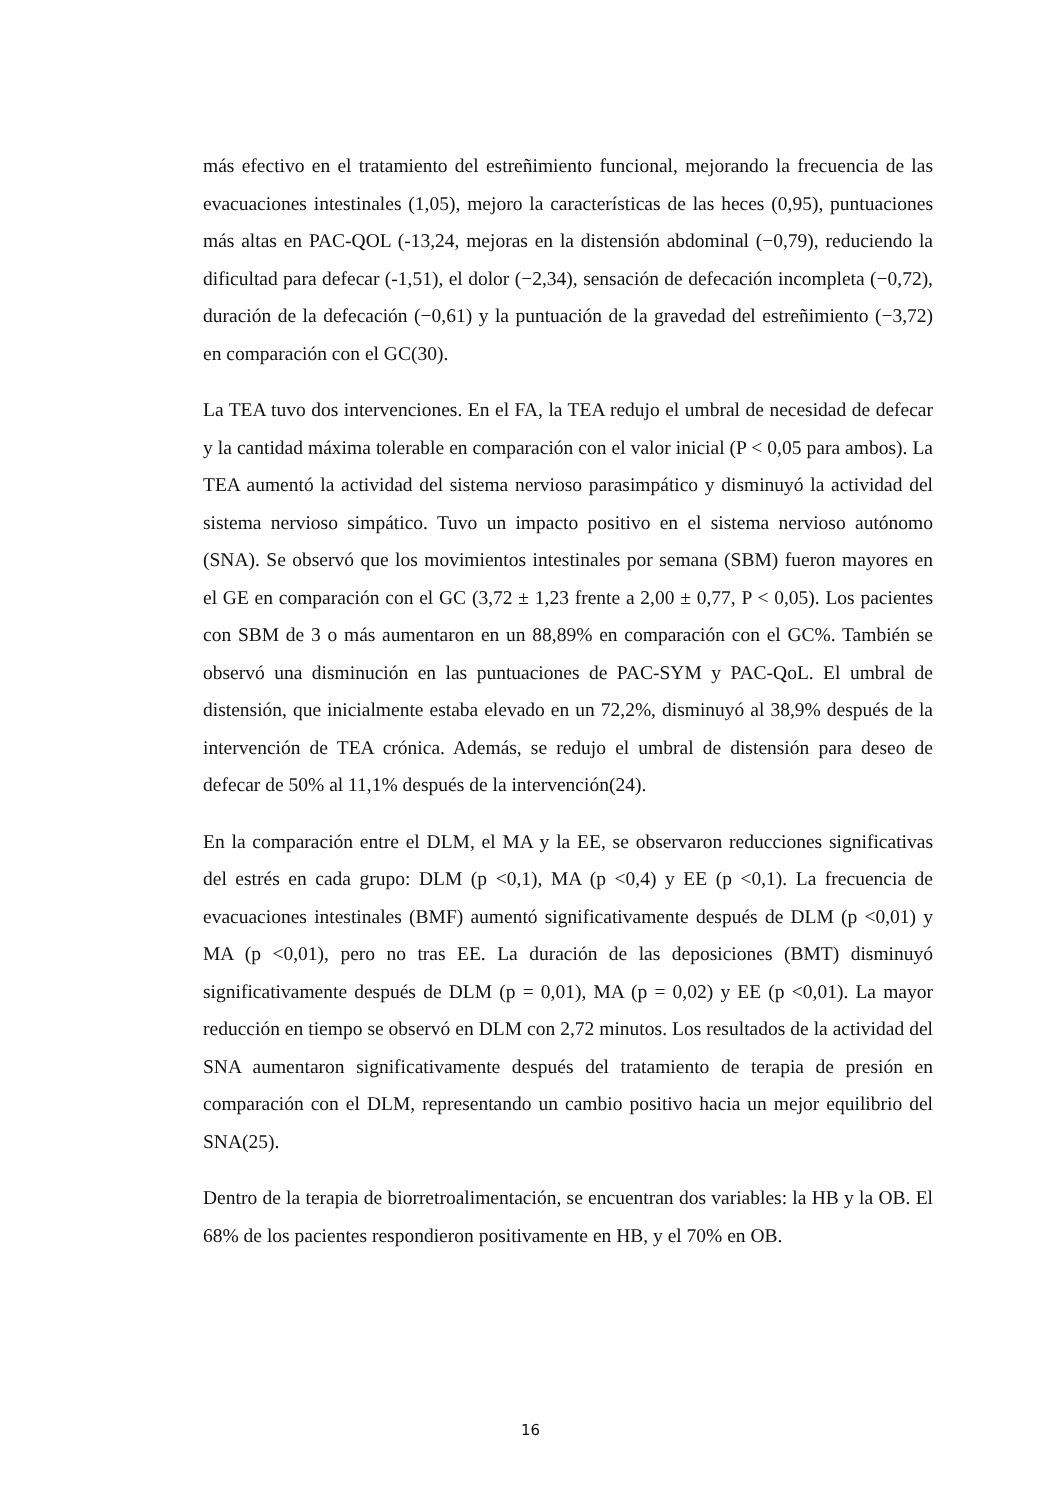más efectivo en el tratamiento del estreñimiento funcional, mejorando la frecuencia de las evacuaciones intestinales (1,05), mejoro la características de las heces (0,95), puntuaciones más altas en PAC-QOL (-13,24, mejoras en la distensión abdominal (−0,79), reduciendo la dificultad para defecar (-1,51), el dolor (−2,34), sensación de defecación incompleta (−0,72), duración de la defecación (−0,61) y la puntuación de la gravedad del estreñimiento (−3,72) en comparación con el GC(30).
La TEA tuvo dos intervenciones. En el FA, la TEA redujo el umbral de necesidad de defecar y la cantidad máxima tolerable en comparación con el valor inicial (P < 0,05 para ambos). La TEA aumentó la actividad del sistema nervioso parasimpático y disminuyó la actividad del sistema nervioso simpático. Tuvo un impacto positivo en el sistema nervioso autónomo (SNA). Se observó que los movimientos intestinales por semana (SBM) fueron mayores en el GE en comparación con el GC (3,72 ± 1,23 frente a 2,00 ± 0,77, P < 0,05). Los pacientes con SBM de 3 o más aumentaron en un 88,89% en comparación con el GC%. También se observó una disminución en las puntuaciones de PAC-SYM y PAC-QoL. El umbral de distensión, que inicialmente estaba elevado en un 72,2%, disminuyó al 38,9% después de la intervención de TEA crónica. Además, se redujo el umbral de distensión para deseo de defecar de 50% al 11,1% después de la intervención(24).
En la comparación entre el DLM, el MA y la EE, se observaron reducciones significativas del estrés en cada grupo: DLM (p <0,1), MA (p <0,4) y EE (p <0,1). La frecuencia de evacuaciones intestinales (BMF) aumentó significativamente después de DLM (p <0,01) y MA (p <0,01), pero no tras EE. La duración de las deposiciones (BMT) disminuyó significativamente después de DLM (p = 0,01), MA (p = 0,02) y EE (p <0,01). La mayor reducción en tiempo se observó en DLM con 2,72 minutos. Los resultados de la actividad del SNA aumentaron significativamente después del tratamiento de terapia de presión en comparación con el DLM, representando un cambio positivo hacia un mejor equilibrio del SNA(25).
Dentro de la terapia de biorretroalimentación, se encuentran dos variables: la HB y la OB. El 68% de los pacientes respondieron positivamente en HB, y el 70% en OB.
16